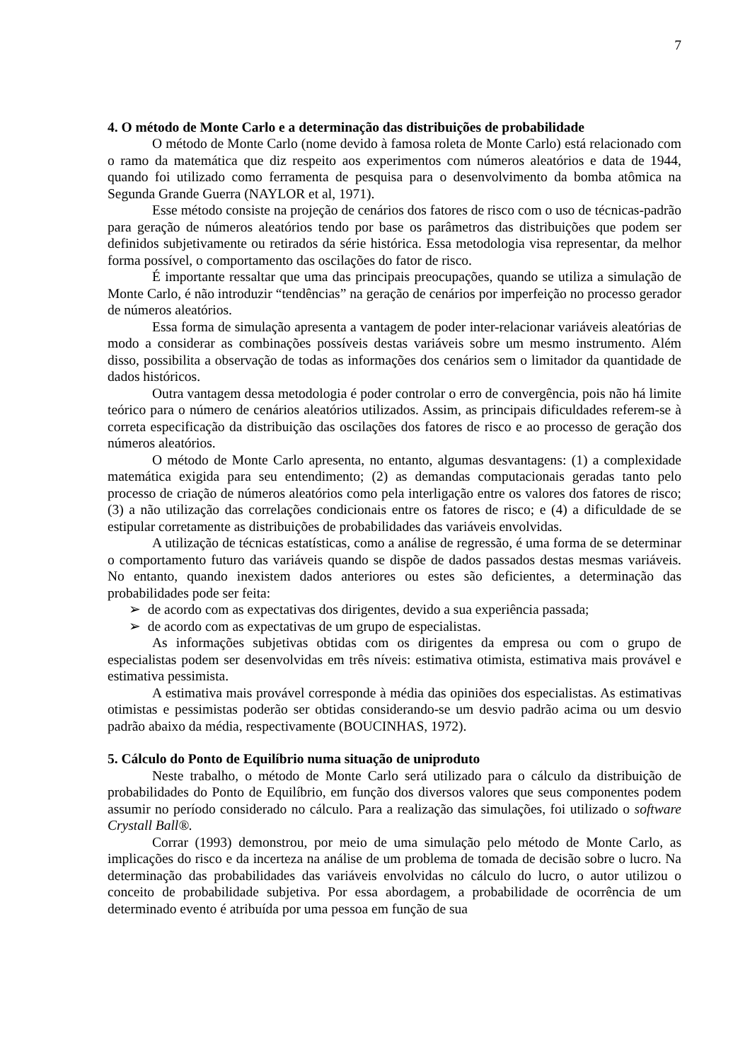7
4. O método de Monte Carlo e a determinação das distribuições de probabilidade
O método de Monte Carlo (nome devido à famosa roleta de Monte Carlo) está relacionado com o ramo da matemática que diz respeito aos experimentos com números aleatórios e data de 1944, quando foi utilizado como ferramenta de pesquisa para o desenvolvimento da bomba atômica na Segunda Grande Guerra (NAYLOR et al, 1971).
Esse método consiste na projeção de cenários dos fatores de risco com o uso de técnicas-padrão para geração de números aleatórios tendo por base os parâmetros das distribuições que podem ser definidos subjetivamente ou retirados da série histórica. Essa metodologia visa representar, da melhor forma possível, o comportamento das oscilações do fator de risco.
É importante ressaltar que uma das principais preocupações, quando se utiliza a simulação de Monte Carlo, é não introduzir “tendências” na geração de cenários por imperfeição no processo gerador de números aleatórios.
Essa forma de simulação apresenta a vantagem de poder inter-relacionar variáveis aleatórias de modo a considerar as combinações possíveis destas variáveis sobre um mesmo instrumento. Além disso, possibilita a observação de todas as informações dos cenários sem o limitador da quantidade de dados históricos.
Outra vantagem dessa metodologia é poder controlar o erro de convergência, pois não há limite teórico para o número de cenários aleatórios utilizados. Assim, as principais dificuldades referem-se à correta especificação da distribuição das oscilações dos fatores de risco e ao processo de geração dos números aleatórios.
O método de Monte Carlo apresenta, no entanto, algumas desvantagens: (1) a complexidade matemática exigida para seu entendimento; (2) as demandas computacionais geradas tanto pelo processo de criação de números aleatórios como pela interligação entre os valores dos fatores de risco; (3) a não utilização das correlações condicionais entre os fatores de risco; e (4) a dificuldade de se estipular corretamente as distribuições de probabilidades das variáveis envolvidas.
A utilização de técnicas estatísticas, como a análise de regressão, é uma forma de se determinar o comportamento futuro das variáveis quando se dispõe de dados passados destas mesmas variáveis. No entanto, quando inexistem dados anteriores ou estes são deficientes, a determinação das probabilidades pode ser feita:
➢ de acordo com as expectativas dos dirigentes, devido a sua experiência passada;
➢ de acordo com as expectativas de um grupo de especialistas.
As informações subjetivas obtidas com os dirigentes da empresa ou com o grupo de especialistas podem ser desenvolvidas em três níveis: estimativa otimista, estimativa mais provável e estimativa pessimista.
A estimativa mais provável corresponde à média das opiniões dos especialistas. As estimativas otimistas e pessimistas poderão ser obtidas considerando-se um desvio padrão acima ou um desvio padrão abaixo da média, respectivamente (BOUCINHAS, 1972).
5. Cálculo do Ponto de Equilíbrio numa situação de uniproduto
Neste trabalho, o método de Monte Carlo será utilizado para o cálculo da distribuição de probabilidades do Ponto de Equilíbrio, em função dos diversos valores que seus componentes podem assumir no período considerado no cálculo. Para a realização das simulações, foi utilizado o software Crystall Ball®.
Corrar (1993) demonstrou, por meio de uma simulação pelo método de Monte Carlo, as implicações do risco e da incerteza na análise de um problema de tomada de decisão sobre o lucro. Na determinação das probabilidades das variáveis envolvidas no cálculo do lucro, o autor utilizou o conceito de probabilidade subjetiva. Por essa abordagem, a probabilidade de ocorrência de um determinado evento é atribuída por uma pessoa em função de sua